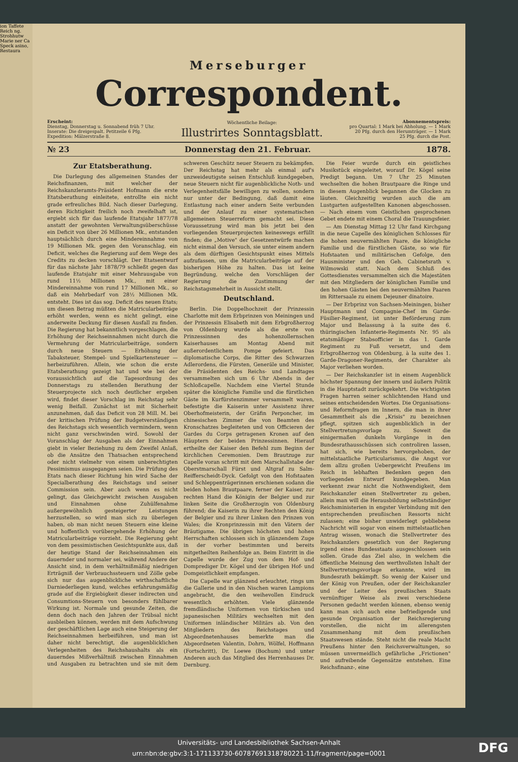ion Taffete Reich ng. Strohhutw Marie ner Ca Speck asino, Restaura
Merseburger
Correspondent.
Erscheint:
Dienstag, Donnerstag u. Sonnabend früh 7 Uhr.
Inserate: Die dreigespalt. Petitzeile 6 Pfg.
Expedition: Mälzerstraße 8.
Wöchentliche Beilage:
Illustrirtes Sonntagsblatt.
Abonnementspreis:
pro Quartal: 1 Mark bei Abholung. — 1 Mark
20 Pfg. durch den Herumträger. — 1 Mark
25 Pfg. durch die Post.
№ 23 Donnerstag den 21. Februar. 1878.
Zur Etatsberathung.
Die Darlegung des allgemeinen Standes der Reichsfinanzen, mit welcher der Reichskanzleramts-Präsident Hofmann die erste Etatsberathung einleitete, entrollte ein nicht grade erfreuliches Bild. Nach dieser Darlegung, deren Richtigkeit freilich noch zweifelhaft ist, ergiebt sich für das laufende Etatsjahr 1877/78 anstatt der gewohnten Verwaltungsüberschüsse ein Deficit von über 26 Millionen Mk., entstanden hauptsächlich durch eine Mindereinnahme von 19 Millionen Mk. gegen den Voranschlag, ein Deficit, welches die Regierung auf dem Wege des Credits zu decken vorschlägt. Der Etatsentwurf für das nächste Jahr 1878/79 schließt gegen das laufende Etatsjahr mit einer Mehrausgabe von rund 11½ Millionen Mk., mit einer Mindereinnahme von rund 17 Millionen Mk., so daß ein Mehrbedarf von 28½ Millionen Mk. entsteht. Dies ist das sog. Deficit des neuen Etats; um diesen Betrag müßten die Matricularbeiträge erhöht werden, wenn es nicht gelingt, eine anderweite Deckung für diesen Ausfall zu finden. Die Regierung hat bekanntlich vorgeschlagen, die Erhöhung der Reichseinnahmen nicht durch die Vermehrung der Matricularbeiträge, sondern durch neue Steuern — Erhöhung der Tabaksteuer, Stempel- und Spielkartensteuer — herbeizuführen. Allein, wie schon die erste Etatsberathung gezeigt hat und wie bei der voraussichtlich auf die Tagesordnung des Donnerstags zu stellenden Berathung der Steuerprojecte sich noch deutlicher ergeben wird, findet dieser Vorschlag im Reichstag sehr wenig Beifall. Zunächst ist mit Sicherheit anzunehmen, daß das Deficit von 28 Mill. M. bei der kritischen Prüfung der Budgetverständigen des Reichstags sich wesentlich vermindern, wenn nicht ganz verschwinden wird. Sowohl der Voranschlag der Ausgaben als der Einnahmen giebt in vieler Beziehung zu dem Zweifel Anlaß, ob die Ansätze den Thatsachen entsprechend oder nicht vielmehr von einem unberechtigten Pessimismus ausgegangen seien. Die Prüfung des Etats nach dieser Richtung hin wird Sache der Specialberathung des Reichstags und seiner Commission sein. Aber auch wenn es nicht gelingt, das Gleichgewicht zwischen Ausgaben und Einnahmen ohne Zuhülfenahme außergewöhnlich gesteigerter Leistungen herzustellen, so wird man sich zu überlegen haben, ob man nicht neuen Steuern eine kleine und hoffentlich vorübergehende Erhöhung der Matricularbeiträge vorzieht. Die Regierung geht von dem pessimistischen Gesichtspunkte aus, daß der heutige Stand der Reichseinnahmen ein dauernder und normaler sei, während Andere der Ansicht sind, in dem verhältnißmäßig niedrigen Erträgniß der Verbrauchssteuern und Zölle gebe sich nur das augenblickliche wirthschaftliche Darniederliegen kund, welches erfahrungsmäßig grade auf die Ergiebigkeit dieser indirecten und Consumtions-Steuern von besonders fühlbarer Wirkung ist. Normale und gesunde Zeiten, die denn doch nach den Jahren der Trübsal nicht ausbleiben können, werden mit dem Aufschwung der geschäftlichen Lage auch eine Steigerung der Reichseinnahmen herbeiführen, und man ist daher nicht berechtigt, die augenblicklichen Verlegenheiten des Reichshaushalts als ein dauerndes Mißverhältniß zwischen Einnahmen und Ausgaben zu betrachten und sie mit dem schweren Geschütz neuer Steuern zu bekämpfen. Der Reichstag hat mehr als einmal auf's unzweideutigste seinen Entschluß kundgegeben, neue Steuern nicht für augenblickliche Noth- und Verlegenheitsfälle bewilligen zu wollen, sondern nur unter der Bedingung, daß damit eine Entlastung nach einer andern Seite verbunden und der Anlauf zu einer systematischen allgemeinen Steuerreform gemacht sei. Diese Voraussetzung wird man bis jetzt bei den vorliegenden Steuerprojecten keineswegs erfüllt finden; die „Motive" der Gesetzentwürfe machen nicht einmal den Versuch, sie unter einem andern als dem dürftigen Gesichtspunkt eines Mittels aufzufassen, um die Matricularbeiträge auf der bisherigen Höhe zu halten. Das ist keine Begründung, welche den Vorschlägen der Regierung die Zustimmung der Reichstagsmehrheit in Aussicht stellt.
Deutschland.
Berlin. Die Doppelhochzeit der Prinzessin Charlotte mit dem Erbprinzen von Meiningen und der Prinzessin Elisabeth mit dem Erbgroßherzog von Oldenburg wurde als die erste von Prinzessinnen des hohenzollernschen Kaiserhauses am Montag Abend mit außerordentlichem Pompe gefeiert. Das diplomatische Corps, die Ritter des Schwarzen Adlerordens, die Fürsten, Generäle und Minister, die Präsidenten des Reichs- und Landtages versammelten sich um 6 Uhr Abends in der Schloßcapelle. Nachdem eine Viertel Stunde später die königliche Familie und die fürstlichen Gäste im Kurfürstenzimmer versammelt waren, befestigte die Kaiserin unter Assistenz ihrer Oberhofmeisterin, der Gräfin Perponcher, im chinesischen Zimmer die von Beamten des Kronschatzes begleiteten und von Officieren der Gardes du Corps getragenen Kronen auf den Häuptern der beiden Prinzessinnen. Hierauf ertheilte der Kaiser den Befehl zum Beginn der kirchlichen Ceremonien. Dem Brautzuge zur Capelle voran schritt mit dem Marschallstabe der Oberstmarschall Fürst und Altgraf zu Salm-Reifferscheidt-Dyck. Gefolgt von den Hofstaaten und Schleppenträgerinnen erschienen sodann die beiden hohen Brautpaare, ferner der Kaiser, zur rechten Hand die Königin der Belgier und zur linken Seite die Großherzogin von Oldenburg führend; die Kaiserin zu ihrer Rechten den König der Belgier und zu ihrer Linken den Prinzen von Wales; die Kronprinzessin mit den Vätern der Bräutigame. Die übrigen höchsten und hohen Herrschaften schlossen sich in glänzendem Zuge in der vorher bestimmten und bereits mitgetheilten Reihenfolge an. Beim Eintritt in die Capelle wurde der Zug von dem Hof- und Domprediger Dr. Kögel und der übrigen Hof- und Domgeistlichkeit empfangen.
Die Capelle war glänzend erleuchtet, rings um die Gallerie und in den Nischen waren Lampions angebracht, die den weihevollen Eindruck wesentlich erhöhten. Viele glänzende fremdländische Uniformen von türkischen und japanesischen Militärs wechselten mit den Uniformen inländischer Militärs ab. Von den Mitgliedern des Reichstages und Abgeordnetenhauses bemerkte man die Abgeordneten Valentin, Dohrn, Wölfel, Hoffmann (Fortschritt), Dr. Loewe (Bochum) und unter Anderen auch das Mitglied des Herrenhauses Dr. Dernburg.
Die Feier wurde durch ein geistliches Musikstück eingeleitet, worauf Dr. Kögel seine Predigt begann. Um 7 Uhr 25 Minuten wechselten die hohen Brautpaare die Ringe und in diesem Augenblick begannen die Glocken zu läuten. Gleichzeitig wurden auch die am Lustgarten aufgestellten Kanonen abgeschossen. — Nach einem vom Geistlichen gesprochenen Gebet endete mit einem Choral die Trauungsfeier.
— Am Dienstag Mittag 12 Uhr fand Kirchgang in die neue Capelle des königlichen Schlosses für die hohen neuvermählten Paare, die königliche Familie und die fürstlichen Gäste, so wie für Hofstaaten und militärischen Gefolge, den Hausminister und den Geh. Cabinetsrath v. Wilmowski statt. Nach dem Schluß des Gottesdienstes versammelten sich die Majestäten mit den Mitgliedern der königlichen Familie und den hohen Gästen bei den neuvermählten Paaren im Rittersaale zu einem Dejeuner dinatoire.
— Der Erbprinz von Sachsen-Meiningen, bisher Hauptmann und Compagnie-Chef im Garde-Füsilier-Regiment, ist unter Beförderung zum Major und Belassung à la suite des 6. thüringischen Infanterie-Regiments Nr. 95 als etatsmäßiger Stabsofficier in das 1. Garde Regiment zu Fuß versetzt, und dem Erbgroßherzog von Oldenburg, à la suite des 1. Garde-Dragoner-Regiments, der Charakter als Major verliehen worden.
— Der Reichskanzler ist in einem Augenblick höchster Spannung der innern und äußern Politik in die Hauptstadt zurückgekehrt. Die wichtigsten Fragen harren seiner schlichtenden Hand und seines entscheidenden Wortes. Die Organisations- und Reformfragen im Innern, die man in ihrer Gesammtheit als die „Krisis" zu bezeichnen pflegt, spitzen sich augenblicklich in der Stellvertretungsvorlage zu. Soweit die einigermaßen dunkeln Vorgänge in den Bundesrathausschüssen sich controliren lassen, hat sich, wie bereits hervorgehoben, der mittelstaatliche Particularismus, die Angst vor dem allzu großen Uebergewicht Preußens im Reich in lebhaften Bedenken gegen den vorliegenden Entwurf kundgegeben. Man verkennt zwar nicht die Nothwendigkeit, dem Reichskanzler einen Stellvertreter zu geben, allein man will die Herausbildung selbstständiger Reichsministerien in engster Verbindung mit den entsprechenden preußischen Ressorts nicht zulassen; eine bisher unwiderlegt gebliebene Nachricht will sogar von einem mittelstaatlichen Antrag wissen, wonach die Stellvertreter des Reichskanzlers gesetzlich von der Regierung irgend eines Bundesstaats ausgeschlossen sein sollen. Grade das Ziel also, in welchem die öffentliche Meinung den werthvollsten Inhalt der Stellvertretungsvorlage erkannte, wird im Bundesrath bekämpft. So wenig der Kaiser und der König von Preußen, oder der Reichskanzler und der Leiter des preußischen Staats vernünftiger Weise als zwei verschiedene Personen gedacht werden können, ebenso wenig kann man sich auch eine befriedigende und gesunde Organisation der Reichsregierung vorstellen, die nicht im allerengsten Zusammenhang mit dem preußischen Staatswesen stände. Steht nicht die reale Macht Preußens hinter den Reichsverwaltungen, so müssen unvermeidlich gefährliche „Frictionen" und aufreibende Gegensätze entstehen. Eine Reichsfinanz-, eine
Universitäts- und Landesbibliothek Sachsen-Anhalt
urn:nbn:de:gbv:3:1-171133730-60787691318780221-11/fragment/page=0001
DFG